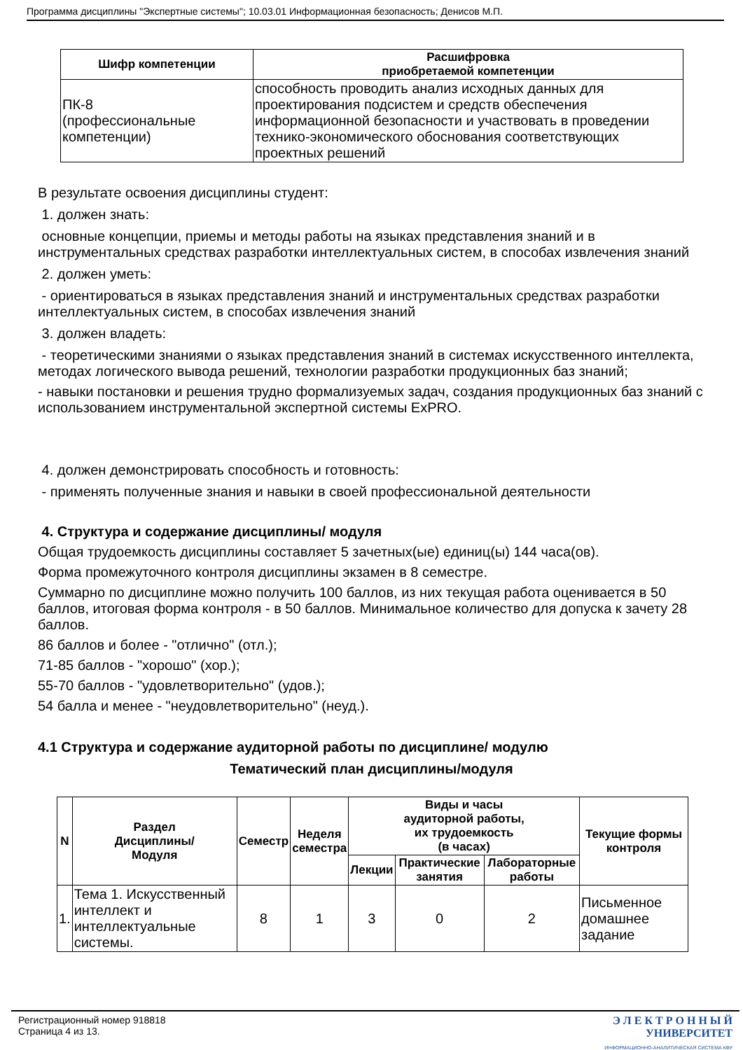Программа дисциплины "Экспертные системы"; 10.03.01 Информационная безопасность; Денисов М.П.
| Шифр компетенции | Расшифровка приобретаемой компетенции |
| --- | --- |
| ПК-8 (профессиональные компетенции) | способность проводить анализ исходных данных для проектирования подсистем и средств обеспечения информационной безопасности и участвовать в проведении технико-экономического обоснования соответствующих проектных решений |
В результате освоения дисциплины студент:
1. должен знать:
основные концепции, приемы и методы работы на языках представления знаний и в инструментальных средствах разработки интеллектуальных систем, в способах извлечения знаний
2. должен уметь:
- ориентироваться в языках представления знаний и инструментальных средствах разработки интеллектуальных систем, в способах извлечения знаний
3. должен владеть:
- теоретическими знаниями о языках представления знаний в системах искусственного интеллекта, методах логического вывода решений, технологии разработки продукционных баз знаний;
- навыки постановки и решения трудно формализуемых задач, создания продукционных баз знаний с использованием инструментальной экспертной системы ExPRO.
4. должен демонстрировать способность и готовность:
- применять полученные знания и навыки в своей профессиональной деятельности
4. Структура и содержание дисциплины/ модуля
Общая трудоемкость дисциплины составляет 5 зачетных(ые) единиц(ы) 144 часа(ов).
Форма промежуточного контроля дисциплины экзамен в 8 семестре.
Суммарно по дисциплине можно получить 100 баллов, из них текущая работа оценивается в 50 баллов, итоговая форма контроля - в 50 баллов. Минимальное количество для допуска к зачету 28 баллов.
86 баллов и более - "отлично" (отл.);
71-85 баллов - "хорошо" (хор.);
55-70 баллов - "удовлетворительно" (удов.);
54 балла и менее - "неудовлетворительно" (неуд.).
4.1 Структура и содержание аудиторной работы по дисциплине/ модулю
Тематический план дисциплины/модуля
| N | Раздел Дисциплины/ Модуля | Семестр | Неделя семестра | Виды и часы аудиторной работы, их трудоемкость (в часах) | | | Текущие формы контроля |
| --- | --- | --- | --- | --- | --- | --- | --- |
| | | | | Лекции | Практические занятия | Лабораторные работы | |
| 1. | Тема 1. Искусственный интеллект и интеллектуальные системы. | 8 | 1 | 3 | 0 | 2 | Письменное домашнее задание |
Регистрационный номер 918818
Страница 4 из 13.
Э Л Е К Т Р О Н Н Ы Й
УНИВЕРСИТЕТ
ИНФОРМАЦИОННО-АНАЛИТИЧЕСКАЯ СИСТЕМА КФУ